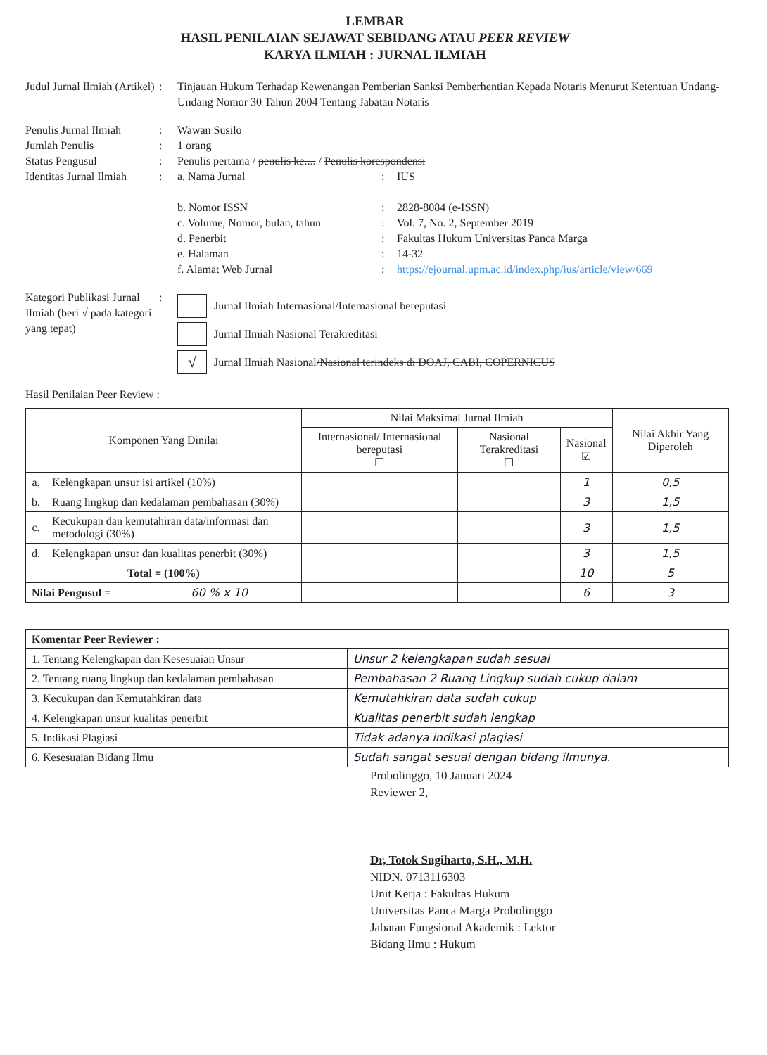LEMBAR
HASIL PENILAIAN SEJAWAT SEBIDANG ATAU PEER REVIEW
KARYA ILMIAH : JURNAL ILMIAH
Judul Jurnal Ilmiah (Artikel)
: Tinjauan Hukum Terhadap Kewenangan Pemberian Sanksi Pemberhentian Kepada Notaris Menurut Ketentuan Undang-Undang Nomor 30 Tahun 2004 Tentang Jabatan Notaris
Penulis Jurnal Ilmiah
: Wawan Susilo
Jumlah Penulis : 1 orang
Status Pengusul : Penulis pertama / penulis ke.... / Penulis korespondensi
Identitas Jurnal Ilmiah
: a. Nama Jurnal : IUS
b. Nomor ISSN : 2828-8084 (e-ISSN)
c. Volume, Nomor, bulan, tahun : Vol. 7, No. 2, September 2019
d. Penerbit : Fakultas Hukum Universitas Panca Marga
e. Halaman : 14-32
f. Alamat Web Jurnal : https://ejournal.upm.ac.id/index.php/ius/article/view/669
Kategori Publikasi Jurnal Ilmiah (beri √ pada kategori yang tepat)
:
Jurnal Ilmiah Internasional/Internasional bereputasi
Jurnal Ilmiah Nasional Terakreditasi
√
Jurnal Ilmiah Nasional /Nasional terindeks di DOAJ, CABI, COPERNICUS
Hasil Penilaian Peer Review :
| Komponen Yang Dinilai | | Nilai Maksimal Jurnal Ilmiah | | | Nilai Akhir Yang Diperoleh |
| --- | --- | --- | --- | --- | --- |
| | | Internasional/ Internasional bereputasi ☐ | Nasional Terakreditasi ☐ | Nasional ☑ | |
| a. | Kelengkapan unsur isi artikel (10%) | | | 1 | 0,5 |
| b. | Ruang lingkup dan kedalaman pembahasan (30%) | | | 3 | 1,5 |
| c. | Kecukupan dan kemutahiran data/informasi dan metodologi (30%) | | | 3 | 1,5 |
| d. | Kelengkapan unsur dan kualitas penerbit (30%) | | | 3 | 1,5 |
| Total = (100%) | | | | 10 | 5 |
| Nilai Pengusul = 60 % x 10 | | | | 6 | 3 |
| Komentar Peer Reviewer : | |
| 1. Tentang Kelengkapan dan Kesesuaian Unsur | Unsur 2 kelengkapan sudah sesuai |
| 2. Tentang ruang lingkup dan kedalaman pembahasan | Pembahasan 2 Ruang Lingkup sudah cukup dalam |
| 3. Kecukupan dan Kemutahkiran data | Kemutahkiran data sudah cukup |
| 4. Kelengkapan unsur kualitas penerbit | Kualitas penerbit sudah lengkap |
| 5. Indikasi Plagiasi | Tidak adanya indikasi plagiasi |
| 6. Kesesuaian Bidang Ilmu | Sudah sangat sesuai dengan bidang ilmunya. |
Probolinggo, 10 Januari 2024
Reviewer 2,
Dr, Totok Sugiharto, S.H., M.H.
NIDN. 0713116303
Unit Kerja : Fakultas Hukum
Universitas Panca Marga Probolinggo
Jabatan Fungsional Akademik : Lektor
Bidang Ilmu : Hukum